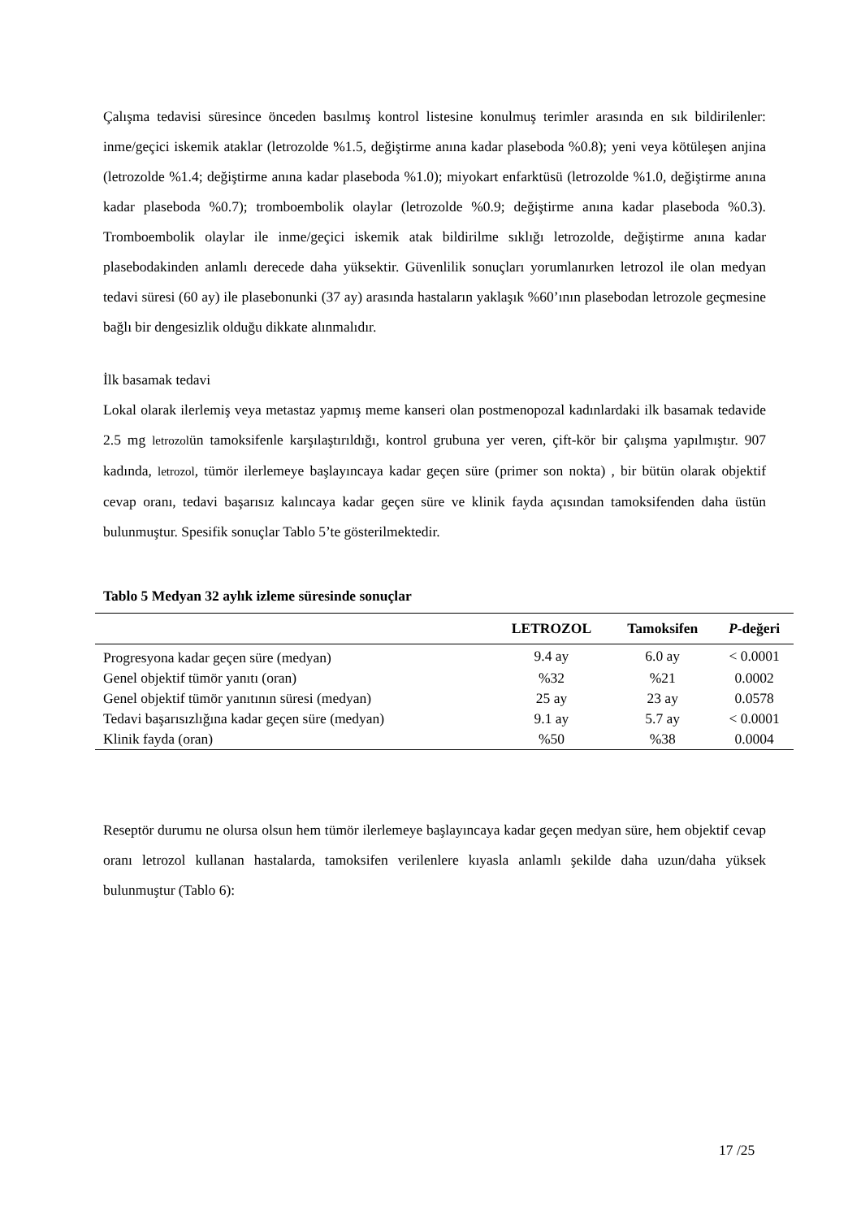Çalışma tedavisi süresince önceden basılmış kontrol listesine konulmuş terimler arasında en sık bildirilenler: inme/geçici iskemik ataklar (letrozolde %1.5, değiştirme anına kadar plaseboda %0.8); yeni veya kötüleşen anjina (letrozolde %1.4; değiştirme anına kadar plaseboda %1.0); miyokart enfarktüsü (letrozolde %1.0, değiştirme anına kadar plaseboda %0.7); tromboembolik olaylar (letrozolde %0.9; değiştirme anına kadar plaseboda %0.3). Tromboembolik olaylar ile inme/geçici iskemik atak bildirilme sıklığı letrozolde, değiştirme anına kadar plasebodakinden anlamlı derecede daha yüksektir. Güvenlilik sonuçları yorumlanırken letrozol ile olan medyan tedavi süresi (60 ay) ile plasebonunki (37 ay) arasında hastaların yaklaşık %60’ının plasebodan letrozole geçmesine bağlı bir dengesizlik olduğu dikkate alınmalıdır.
İlk basamak tedavi
Lokal olarak ilerlemiş veya metastaz yapmış meme kanseri olan postmenopozal kadınlardaki ilk basamak tedavide 2.5 mg letrozolün tamoksifenle karşılaştırıldığı, kontrol grubuna yer veren, çift-kör bir çalışma yapılmıştır. 907 kadında, letrozol, tümör ilerlemeye başlayıncaya kadar geçen süre (primer son nokta) , bir bütün olarak objektif cevap oranı, tedavi başarısız kalıncaya kadar geçen süre ve klinik fayda açısından tamoksifenden daha üstün bulunmuştur. Spesifik sonuçlar Tablo 5’te gösterilmektedir.
Tablo 5 Medyan 32 aylık izleme süresinde sonuçlar
| | LETROZOL | Tamoksifen | P -değeri |
| --- | --- | --- | --- |
| Progresyona kadar geçen süre (medyan) | 9.4 ay | 6.0 ay | < 0.0001 |
| Genel objektif tümör yanıtı (oran) | %32 | %21 | 0.0002 |
| Genel objektif tümör yanıtının süresi (medyan) | 25 ay | 23 ay | 0.0578 |
| Tedavi başarısızlığına kadar geçen süre (medyan) | 9.1 ay | 5.7 ay | < 0.0001 |
| Klinik fayda (oran) | %50 | %38 | 0.0004 |
Reseptör durumu ne olursa olsun hem tümör ilerlemeye başlayıncaya kadar geçen medyan süre, hem objektif cevap oranı letrozol kullanan hastalarda, tamoksifen verilenlere kıyasla anlamlı şekilde daha uzun/daha yüksek bulunmuştur (Tablo 6):
17 /25